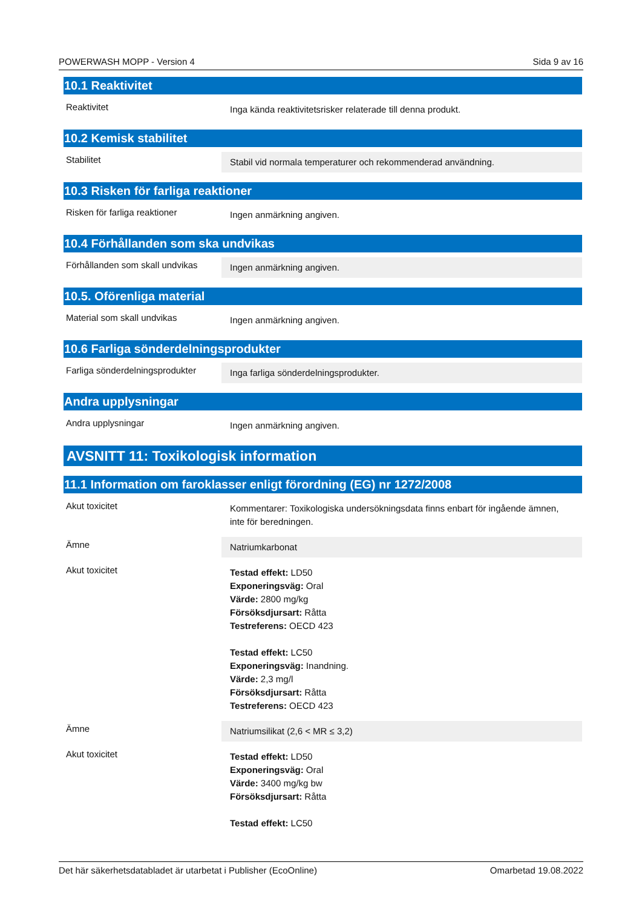POWERWASH MOPP - Version 4 Sida 9 av 16
10.1 Reaktivitet
Reaktivitet
Inga kända reaktivitetsrisker relaterade till denna produkt.
10.2 Kemisk stabilitet
Stabilitet
Stabil vid normala temperaturer och rekommenderad användning.
10.3 Risken för farliga reaktioner
Risken för farliga reaktioner
Ingen anmärkning angiven.
10.4 Förhållanden som ska undvikas
Förhållanden som skall undvikas
Ingen anmärkning angiven.
10.5. Oförenliga material
Material som skall undvikas
Ingen anmärkning angiven.
10.6 Farliga sönderdelningsprodukter
Farliga sönderdelningsprodukter
Inga farliga sönderdelningsprodukter.
Andra upplysningar
Andra upplysningar
Ingen anmärkning angiven.
AVSNITT 11: Toxikologisk information
11.1 Information om faroklasser enligt förordning (EG) nr 1272/2008
Akut toxicitet
Kommentarer: Toxikologiska undersökningsdata finns enbart för ingående ämnen, inte för beredningen.
Ämne
Natriumkarbonat
Akut toxicitet
Testad effekt: LD50
Exponeringsväg: Oral
Värde: 2800 mg/kg
Försöksdjursart: Råtta
Testreferens: OECD 423
Testad effekt: LC50
Exponeringsväg: Inandning.
Värde: 2,3 mg/l
Försöksdjursart: Råtta
Testreferens: OECD 423
Ämne
Natriumsilikat (2,6 < MR ≤ 3,2)
Akut toxicitet
Testad effekt: LD50
Exponeringsväg: Oral
Värde: 3400 mg/kg bw
Försöksdjursart: Råtta
Testad effekt: LC50
Det här säkerhetsdatabladet är utarbetat i Publisher (EcoOnline) Omarbetad 19.08.2022